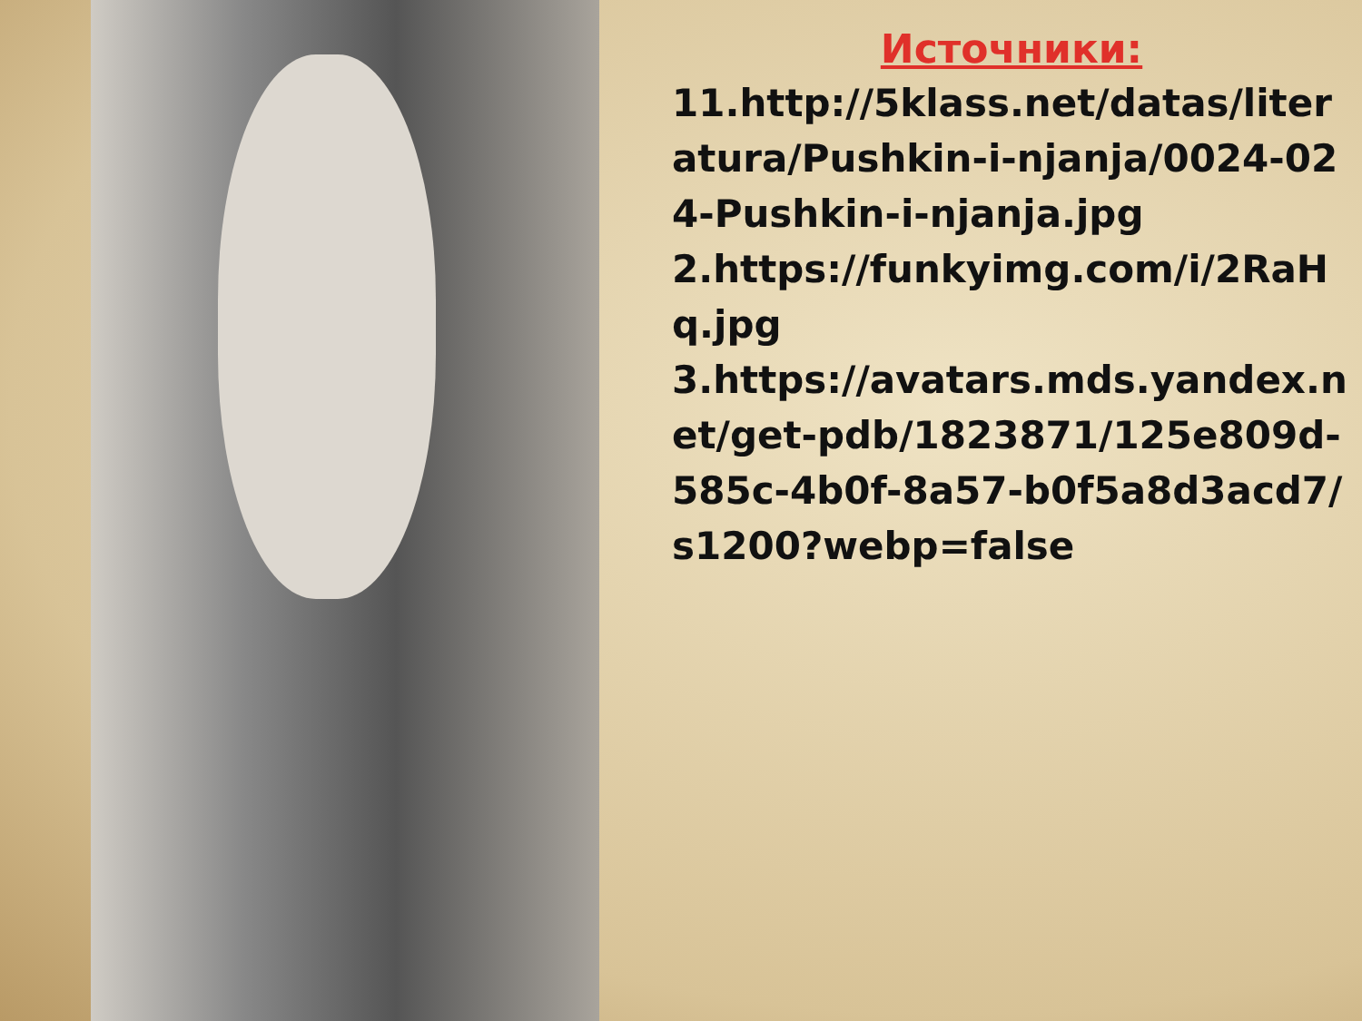Источники:
11.http://5klass.net/datas/literatura/Pushkin-i-njanja/0024-024-Pushkin-i-njanja.jpg
2.https://funkyimg.com/i/2RaHq.jpg
3.https://avatars.mds.yandex.net/get-pdb/1823871/125e809d-585c-4b0f-8a57-b0f5a8d3acd7/s1200?webp=false